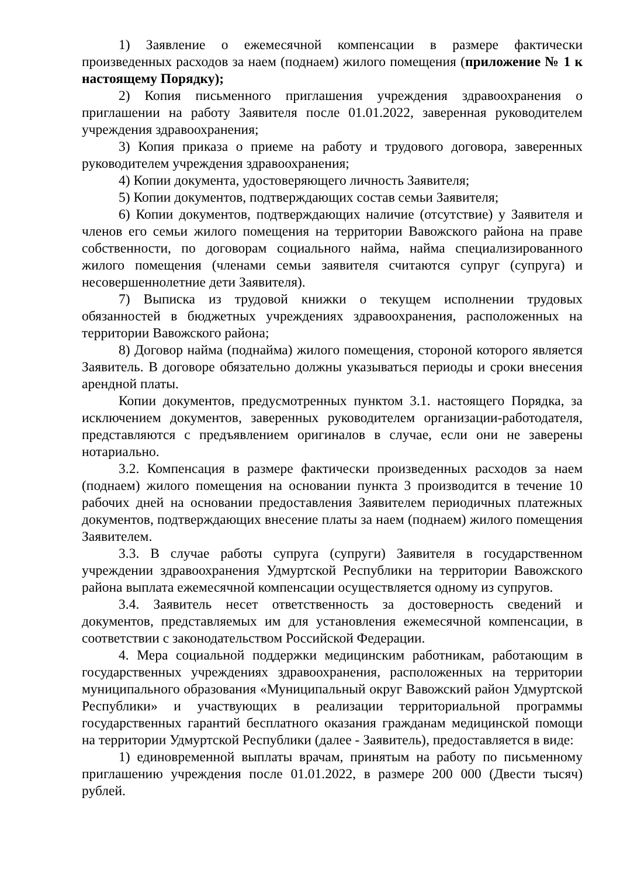1) Заявление о ежемесячной компенсации в размере фактически произведенных расходов за наем (поднаем) жилого помещения (приложение № 1 к настоящему Порядку);
2) Копия письменного приглашения учреждения здравоохранения о приглашении на работу Заявителя после 01.01.2022, заверенная руководителем учреждения здравоохранения;
3) Копия приказа о приеме на работу и трудового договора, заверенных руководителем учреждения здравоохранения;
4) Копии документа, удостоверяющего личность Заявителя;
5) Копии документов, подтверждающих состав семьи Заявителя;
6) Копии документов, подтверждающих наличие (отсутствие) у Заявителя и членов его семьи жилого помещения на территории Вавожского района на праве собственности, по договорам социального найма, найма специализированного жилого помещения (членами семьи заявителя считаются супруг (супруга) и несовершеннолетние дети Заявителя).
7) Выписка из трудовой книжки о текущем исполнении трудовых обязанностей в бюджетных учреждениях здравоохранения, расположенных на территории Вавожского района;
8) Договор найма (поднайма) жилого помещения, стороной которого является Заявитель. В договоре обязательно должны указываться периоды и сроки внесения арендной платы.
Копии документов, предусмотренных пунктом 3.1. настоящего Порядка, за исключением документов, заверенных руководителем организации-работодателя, представляются с предъявлением оригиналов в случае, если они не заверены нотариально.
3.2. Компенсация в размере фактически произведенных расходов за наем (поднаем) жилого помещения на основании пункта 3 производится в течение 10 рабочих дней на основании предоставления Заявителем периодичных платежных документов, подтверждающих внесение платы за наем (поднаем) жилого помещения Заявителем.
3.3. В случае работы супруга (супруги) Заявителя в государственном учреждении здравоохранения Удмуртской Республики на территории Вавожского района выплата ежемесячной компенсации осуществляется одному из супругов.
3.4. Заявитель несет ответственность за достоверность сведений и документов, представляемых им для установления ежемесячной компенсации, в соответствии с законодательством Российской Федерации.
4. Мера социальной поддержки медицинским работникам, работающим в государственных учреждениях здравоохранения, расположенных на территории муниципального образования «Муниципальный округ Вавожский район Удмуртской Республики» и участвующих в реализации территориальной программы государственных гарантий бесплатного оказания гражданам медицинской помощи на территории Удмуртской Республики (далее - Заявитель), предоставляется в виде:
1) единовременной выплаты врачам, принятым на работу по письменному приглашению учреждения после 01.01.2022, в размере 200 000 (Двести тысяч) рублей.